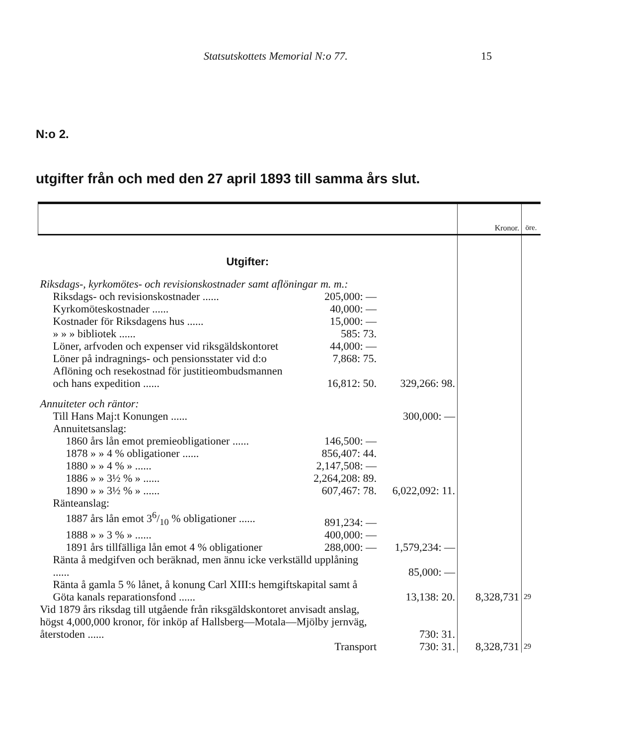Statsutskottets Memorial N:o 77. 15
N:o 2.
utgifter från och med den 27 april 1893 till samma års slut.
| | | | Kronor. | öre. |
| --- | --- | --- | --- | --- |
| Utgifter: | | | | |
| Riksdags-, kyrkomötes- och revisionskostnader samt aflöningar m. m.: | | | | |
| Riksdags- och revisionskostnader ...... | 205,000: — | | | |
| Kyrkomöteskostnader ...... | 40,000: — | | | |
| Kostnader för Riksdagens hus ...... | 15,000: — | | | |
| » » » bibliotek ...... | 585: 73. | | | |
| Löner, arfvoden och expenser vid riksgäldskontoret | 44,000: — | | | |
| Löner på indragnings- och pensionsstater vid d:o | 7,868: 75. | | | |
| Aflöning och resekostnad för justitieombudsmannen och hans expedition ...... | 16,812: 50. | 329,266: 98. | | |
| Annuiteter och räntor: | | | | |
| Till Hans Maj:t Konungen ...... | | 300,000: — | | |
| Annuitetsanslag: | | | | |
| 1860 års lån emot premieobligationer ...... | 146,500: — | | | |
| 1878 » » 4 % obligationer ...... | 856,407: 44. | | | |
| 1880 » » 4 % » ...... | 2,147,508: — | | | |
| 1886 » » 3½ % » ...... | 2,264,208: 89. | | | |
| 1890 » » 3½ % » ...... | 607,467: 78. | 6,022,092: 11. | | |
| Ränteanslag: | | | | |
| 1887 års lån emot 36/10 % obligationer ...... | 891,234: — | | | |
| 1888 » » 3 % » ...... | 400,000: — | | | |
| 1891 års tillfälliga lån emot 4 % obligationer | 288,000: — | 1,579,234: — | | |
| Ränta å medgifven och beräknad, men ännu icke verkställd upplåning ...... | | 85,000: — | | |
| Ränta å gamla 5 % lånet, å konung Carl XIII:s hemgiftskapital samt å Göta kanals reparationsfond ...... | | 13,138: 20. | 8,328,731 | 29 |
| Vid 1879 års riksdag till utgående från riksgäldskontoret anvisadt anslag, högst 4,000,000 kronor, för inköp af Hallsberg—Motala—Mjölby jernväg, återstoden ...... | | 730: 31. | | |
| | Transport | 730: 31. | 8,328,731 | 29 |